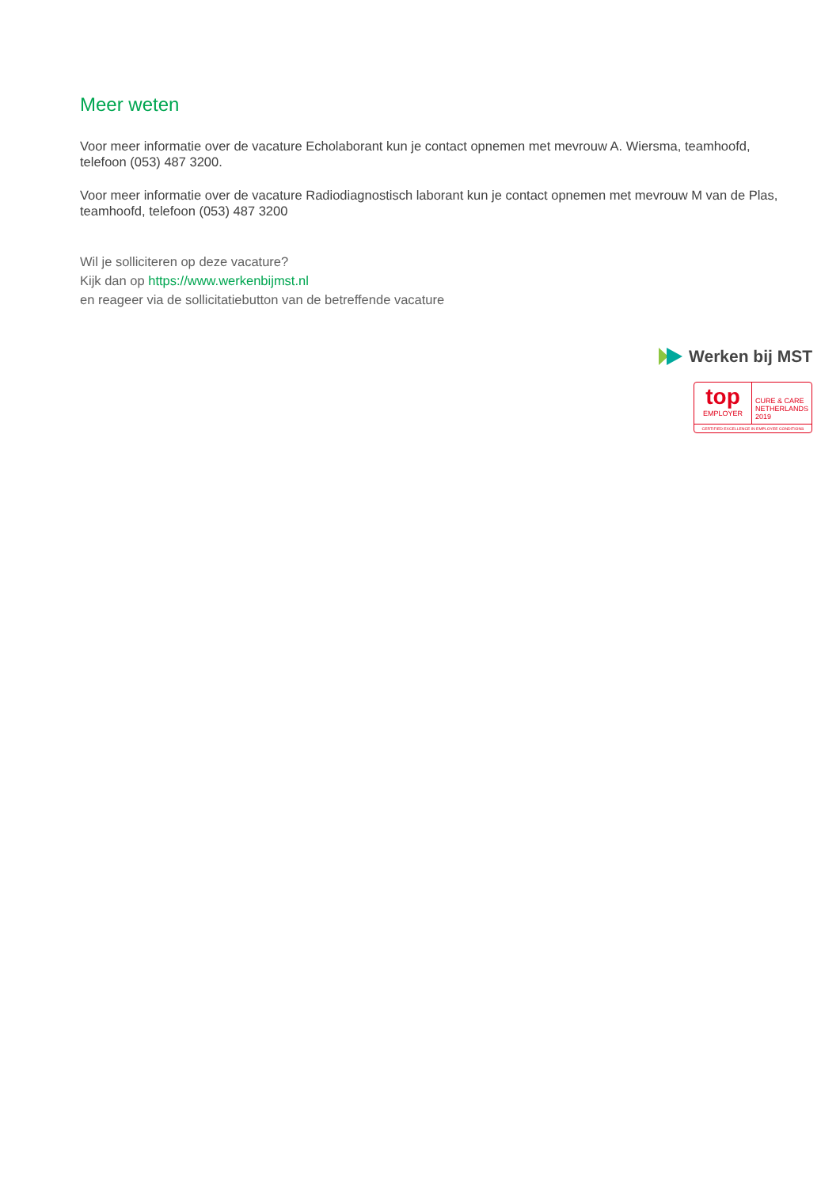Meer weten
Voor meer informatie over de vacature Echolaborant kun je contact opnemen met mevrouw A. Wiersma, teamhoofd, telefoon (053) 487 3200.
Voor meer informatie over de vacature Radiodiagnostisch laborant kun je contact opnemen met mevrouw M van de Plas, teamhoofd, telefoon (053) 487 3200
Wil je solliciteren op deze vacature?
Kijk dan op https://www.werkenbijmst.nl
en reageer via de sollicitatiebutton van de betreffende vacature
Werken bij MST
top
EMPLOYER
CURE & CARE
NETHERLANDS
2019
CERTIFIED EXCELLENCE IN EMPLOYEE CONDITIONS